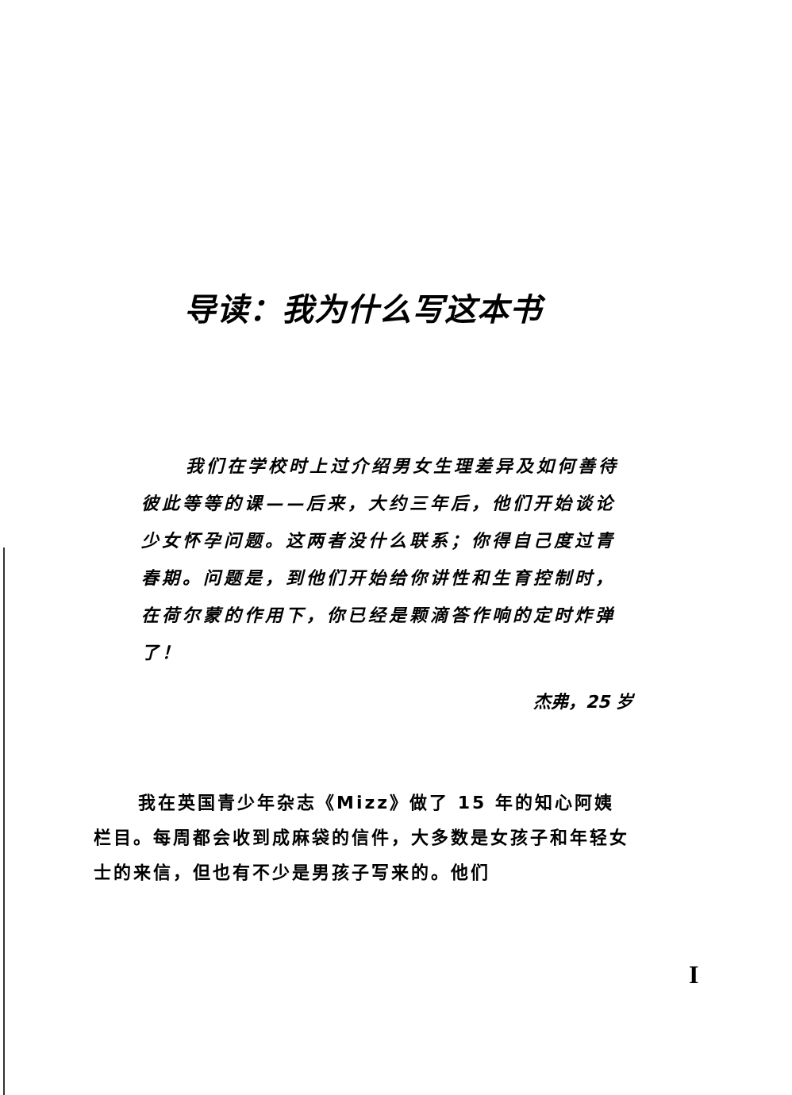导读：我为什么写这本书
我们在学校时上过介绍男女生理差异及如何善待彼此等等的课——后来，大约三年后，他们开始谈论少女怀孕问题。这两者没什么联系；你得自己度过青春期。问题是，到他们开始给你讲性和生育控制时，在荷尔蒙的作用下，你已经是颗滴答作响的定时炸弹了！
杰弗，25 岁
我在英国青少年杂志《Mizz》做了 15 年的知心阿姨栏目。每周都会收到成麻袋的信件，大多数是女孩子和年轻女士的来信，但也有不少是男孩子写来的。他们
I